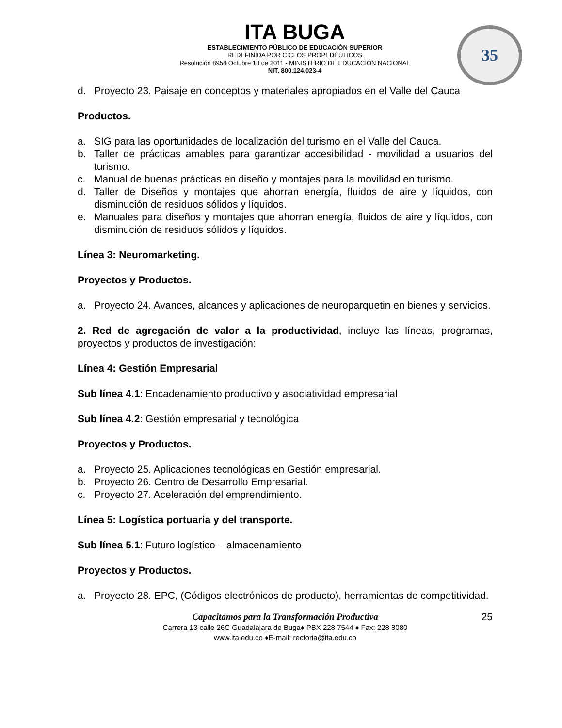ITA BUGA
ESTABLECIMIENTO PÚBLICO DE EDUCACIÓN SUPERIOR
REDEFINIDA POR CICLOS PROPEDÉUTICOS
Resolución 8958 Octubre 13 de 2011 - MINISTERIO DE EDUCACIÓN NACIONAL
NIT. 800.124.023-4
35
d. Proyecto 23. Paisaje en conceptos y materiales apropiados en el Valle del Cauca
Productos.
a. SIG para las oportunidades de localización del turismo en el Valle del Cauca.
b. Taller de prácticas amables para garantizar accesibilidad - movilidad a usuarios del turismo.
c. Manual de buenas prácticas en diseño y montajes para la movilidad en turismo.
d. Taller de Diseños y montajes que ahorran energía, fluidos de aire y líquidos, con disminución de residuos sólidos y líquidos.
e. Manuales para diseños y montajes que ahorran energía, fluidos de aire y líquidos, con disminución de residuos sólidos y líquidos.
Línea 3: Neuromarketing.
Proyectos y Productos.
a. Proyecto 24. Avances, alcances y aplicaciones de neuroparquetin en bienes y servicios.
2. Red de agregación de valor a la productividad, incluye las líneas, programas, proyectos y productos de investigación:
Línea 4: Gestión Empresarial
Sub línea 4.1: Encadenamiento productivo y asociatividad empresarial
Sub línea 4.2: Gestión empresarial y tecnológica
Proyectos y Productos.
a. Proyecto 25. Aplicaciones tecnológicas en Gestión empresarial.
b. Proyecto 26. Centro de Desarrollo Empresarial.
c. Proyecto 27. Aceleración del emprendimiento.
Línea 5: Logística portuaria y del transporte.
Sub línea 5.1: Futuro logístico – almacenamiento
Proyectos y Productos.
a. Proyecto 28. EPC, (Códigos electrónicos de producto), herramientas de competitividad.
Capacitamos para la Transformación Productiva
25
Carrera 13 calle 26C Guadalajara de Buga♦ PBX 228 7544 ♦ Fax: 228 8080
www.ita.edu.co ♦E-mail: rectoria@ita.edu.co